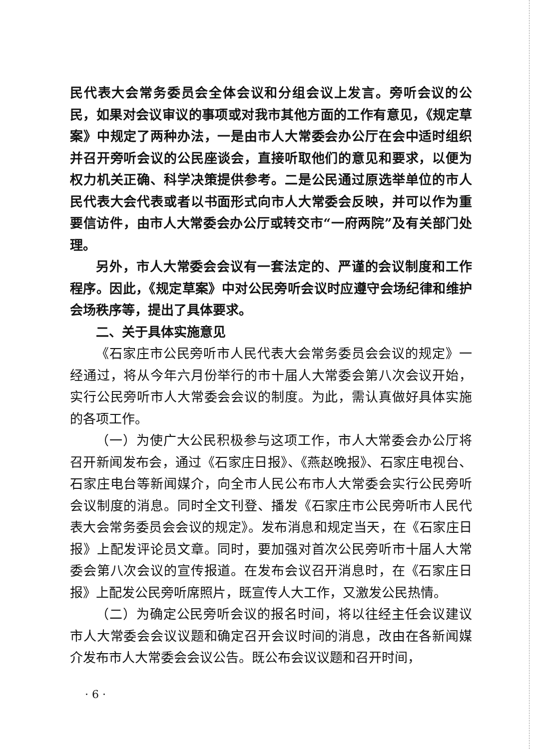民代表大会常务委员会全体会议和分组会议上发言。旁听会议的公民，如果对会议审议的事项或对我市其他方面的工作有意见，《规定草案》中规定了两种办法，一是由市人大常委会办公厅在会中适时组织并召开旁听会议的公民座谈会，直接听取他们的意见和要求，以便为权力机关正确、科学决策提供参考。二是公民通过原选举单位的市人民代表大会代表或者以书面形式向市人大常委会反映，并可以作为重要信访件，由市人大常委会办公厅或转交市“一府两院”及有关部门处理。
另外，市人大常委会会议有一套法定的、严谨的会议制度和工作程序。因此，《规定草案》中对公民旁听会议时应遵守会场纪律和维护会场秩序等，提出了具体要求。
二、关于具体实施意见
《石家庄市公民旁听市人民代表大会常务委员会会议的规定》一经通过，将从今年六月份举行的市十届人大常委会第八次会议开始，实行公民旁听市人大常委会会议的制度。为此，需认真做好具体实施的各项工作。
（一）为使广大公民积极参与这项工作，市人大常委会办公厅将召开新闻发布会，通过《石家庄日报》、《燕赵晚报》、石家庄电视台、石家庄电台等新闻媒介，向全市人民公布市人大常委会实行公民旁听会议制度的消息。同时全文刊登、播发《石家庄市公民旁听市人民代表大会常务委员会会议的规定》。发布消息和规定当天，在《石家庄日报》上配发评论员文章。同时，要加强对首次公民旁听市十届人大常委会第八次会议的宣传报道。在发布会议召开消息时，在《石家庄日报》上配发公民旁听席照片，既宣传人大工作，又激发公民热情。
（二）为确定公民旁听会议的报名时间，将以往经主任会议建议市人大常委会会议议题和确定召开会议时间的消息，改由在各新闻媒介发布市人大常委会会议公告。既公布会议议题和召开时间，
· 6 ·